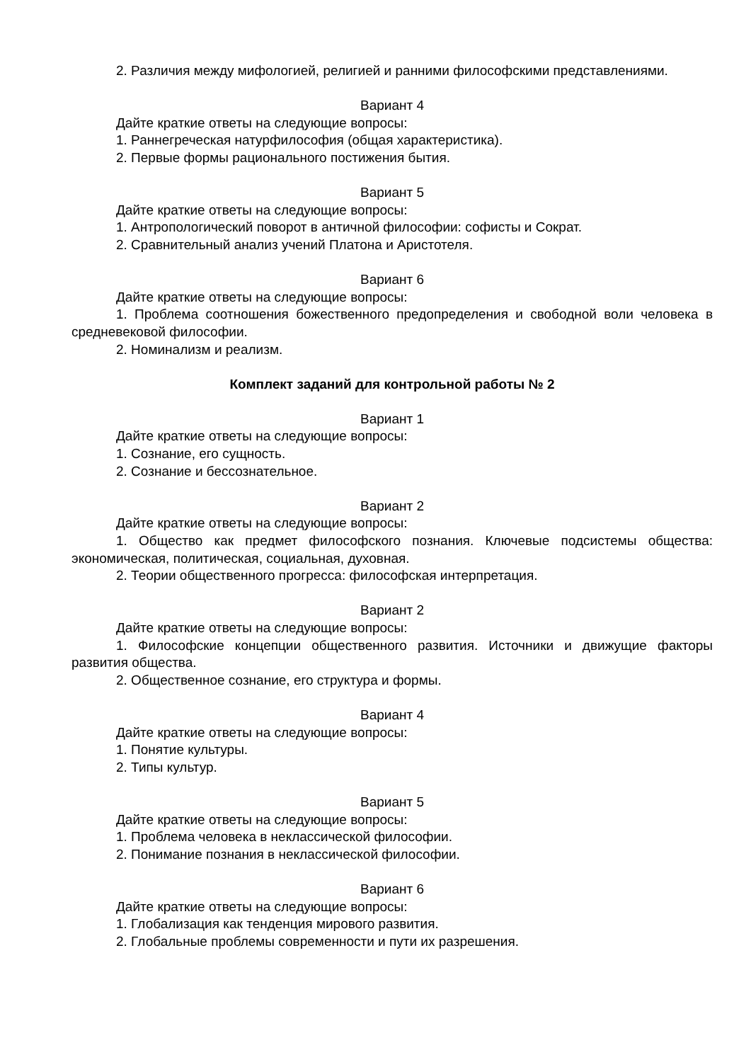2. Различия между мифологией, религией и ранними философскими представлениями.
Вариант 4
Дайте краткие ответы на следующие вопросы:
1. Раннегреческая натурфилософия (общая характеристика).
2. Первые формы рационального постижения бытия.
Вариант 5
Дайте краткие ответы на следующие вопросы:
1. Антропологический поворот в античной философии: софисты и Сократ.
2. Сравнительный анализ учений Платона и Аристотеля.
Вариант 6
Дайте краткие ответы на следующие вопросы:
1. Проблема соотношения божественного предопределения и свободной воли человека в средневековой философии.
2. Номинализм и реализм.
Комплект заданий для контрольной работы № 2
Вариант 1
Дайте краткие ответы на следующие вопросы:
1. Сознание, его сущность.
2. Сознание и бессознательное.
Вариант 2
Дайте краткие ответы на следующие вопросы:
1. Общество как предмет философского познания. Ключевые подсистемы общества: экономическая, политическая, социальная, духовная.
2. Теории общественного прогресса: философская интерпретация.
Вариант 2
Дайте краткие ответы на следующие вопросы:
1. Философские концепции общественного развития. Источники и движущие факторы развития общества.
2. Общественное сознание, его структура и формы.
Вариант 4
Дайте краткие ответы на следующие вопросы:
1. Понятие культуры.
2. Типы культур.
Вариант 5
Дайте краткие ответы на следующие вопросы:
1. Проблема человека в неклассической философии.
2. Понимание познания в неклассической философии.
Вариант 6
Дайте краткие ответы на следующие вопросы:
1. Глобализация как тенденция мирового развития.
2. Глобальные проблемы современности и пути их разрешения.